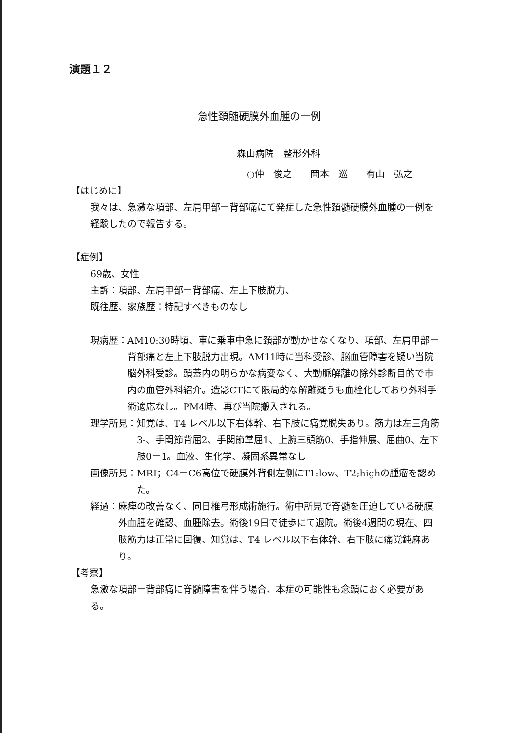演題１２
急性頚髄硬膜外血腫の一例
森山病院　整形外科
○仲　俊之　　岡本　巡　　有山　弘之
【はじめに】
我々は、急激な項部、左肩甲部ー背部痛にて発症した急性頚髄硬膜外血腫の一例を経験したので報告する。
【症例】
69歳、女性
主訴：項部、左肩甲部ー背部痛、左上下肢脱力、
既往歴、家族歴：特記すべきものなし
現病歴： AM10:30時頃、車に乗車中急に頚部が動かせなくなり、項部、左肩甲部ー背部痛と左上下肢脱力出現。AM11時に当科受診、脳血管障害を疑い当院脳外科受診。頭蓋内の明らかな病変なく、大動脈解離の除外診断目的で市内の血管外科紹介。造影CTにて限局的な解離疑うも血栓化しており外科手術適応なし。PM4時、再び当院搬入される。
理学所見： 知覚は、T4 レベル以下右体幹、右下肢に痛覚脱失あり。筋力は左三角筋3-、手関節背屈2、手関節掌屈1、上腕三頭筋0、手指伸展、屈曲0、左下肢0ー1。血液、生化学、凝固系異常なし
画像所見： MRI；C4ーC6高位で硬膜外背側左側にT1:low、T2;highの腫瘤を認めた。
経過： 麻痺の改善なく、同日椎弓形成術施行。術中所見で脊髄を圧迫している硬膜外血腫を確認、血腫除去。術後19日で徒歩にて退院。術後4週間の現在、四肢筋力は正常に回復、知覚は、T4 レベル以下右体幹、右下肢に痛覚鈍麻あり。
【考察】
急激な項部ー背部痛に脊髄障害を伴う場合、本症の可能性も念頭におく必要がある。